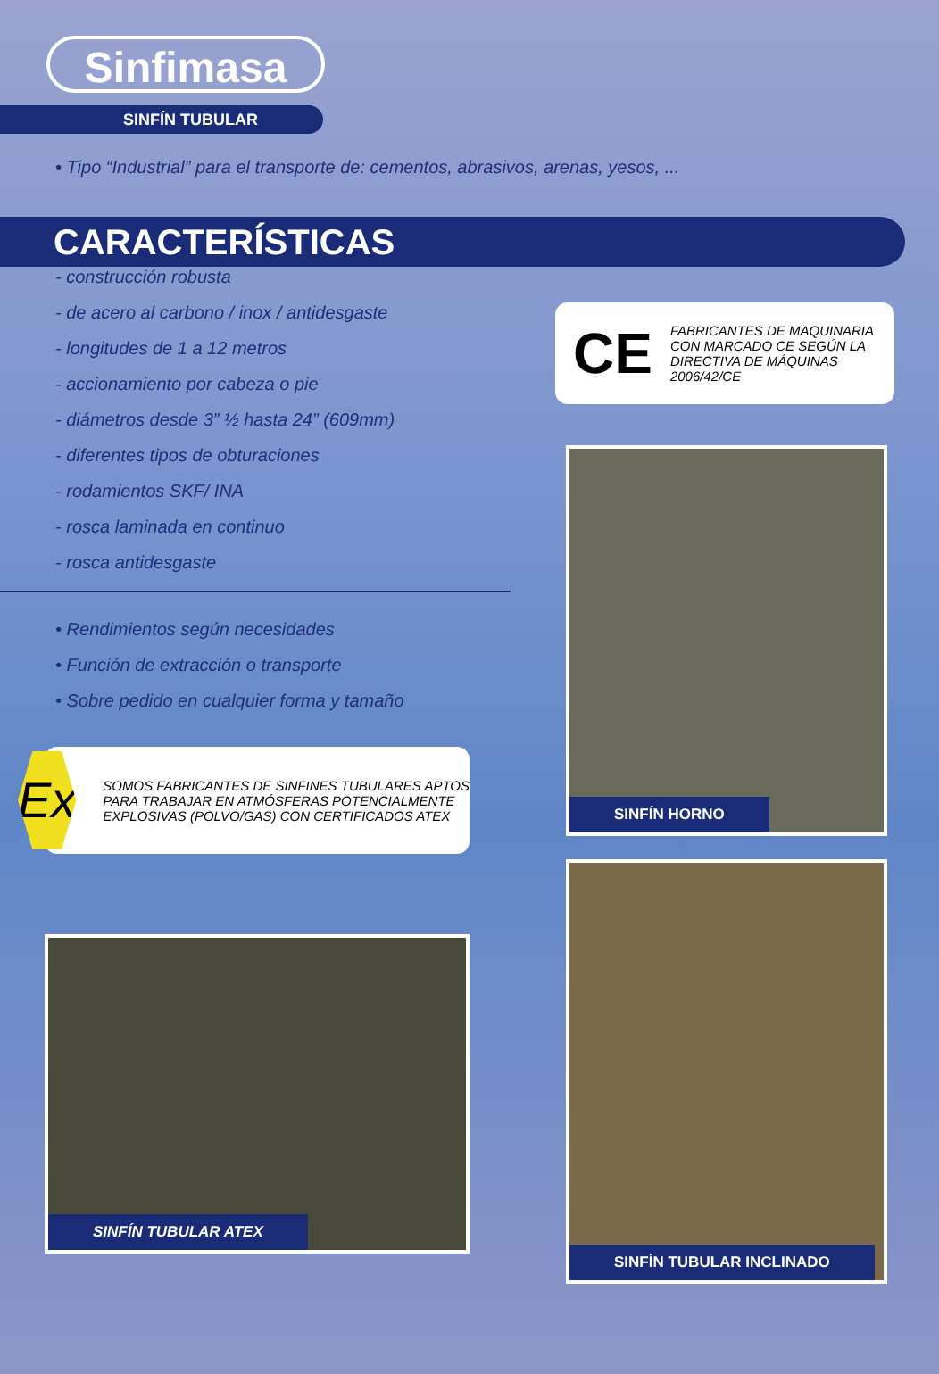Sinfimasa
SINFÍN TUBULAR
• Tipo “Industrial” para el transporte de: cementos, abrasivos, arenas, yesos, ...
CARACTERÍSTICAS
- construcción robusta
- de acero al carbono / inox / antidesgaste
- longitudes de 1 a 12 metros
- accionamiento por cabeza o pie
- diámetros desde 3” ½ hasta 24” (609mm)
- diferentes tipos de obturaciones
- rodamientos SKF/ INA
- rosca laminada en continuo
- rosca antidesgaste
• Rendimientos según necesidades
• Función de extracción o transporte
• Sobre pedido en cualquier forma y tamaño
Ex
SOMOS FABRICANTES DE SINFINES TUBULARES APTOS PARA TRABAJAR EN ATMÓSFERAS POTENCIALMENTE EXPLOSIVAS (POLVO/GAS) CON CERTIFICADOS ATEX
SINFÍN TUBULAR ATEX
CE FABRICANTES DE MAQUINARIA CON MARCADO CE SEGÚN LA DIRECTIVA DE MÁQUINAS 2006/42/CE
SINFÍN HORNO
SINFÍN TUBULAR INCLINADO